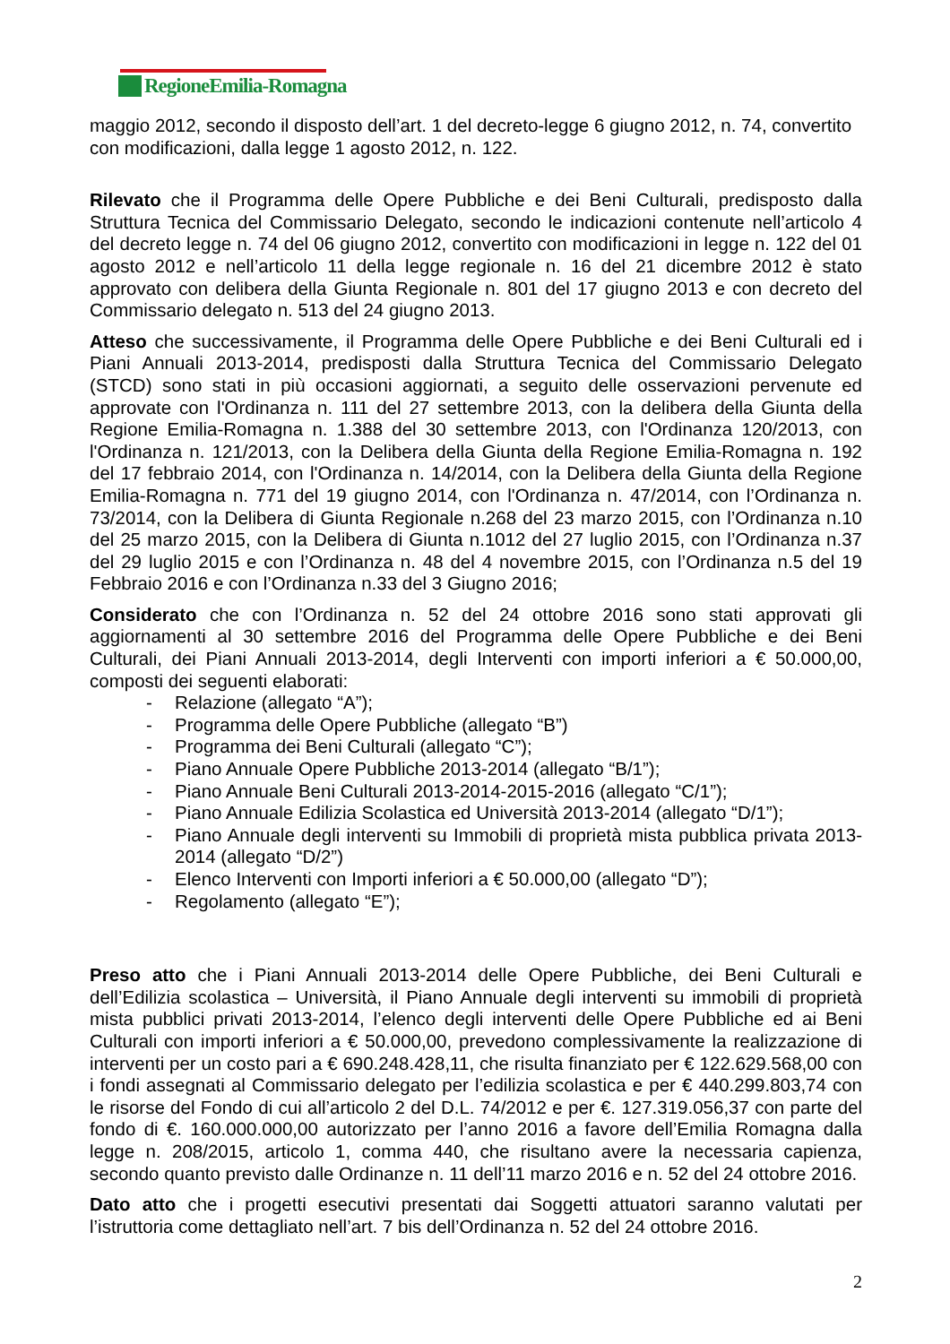RegioneEmilia-Romagna
maggio 2012, secondo il disposto dell’art. 1 del decreto-legge 6 giugno 2012, n. 74, convertito con modificazioni, dalla legge 1 agosto 2012, n. 122.
Rilevato che il Programma delle Opere Pubbliche e dei Beni Culturali, predisposto dalla Struttura Tecnica del Commissario Delegato, secondo le indicazioni contenute nell’articolo 4 del decreto legge n. 74 del 06 giugno 2012, convertito con modificazioni in legge n. 122 del 01 agosto 2012 e nell’articolo 11 della legge regionale n. 16 del 21 dicembre 2012 è stato approvato con delibera della Giunta Regionale n. 801 del 17 giugno 2013 e con decreto del Commissario delegato n. 513 del 24 giugno 2013.
Atteso che successivamente, il Programma delle Opere Pubbliche e dei Beni Culturali ed i Piani Annuali 2013-2014, predisposti dalla Struttura Tecnica del Commissario Delegato (STCD) sono stati in più occasioni aggiornati, a seguito delle osservazioni pervenute ed approvate con l'Ordinanza n. 111 del 27 settembre 2013, con la delibera della Giunta della Regione Emilia-Romagna n. 1.388 del 30 settembre 2013, con l'Ordinanza 120/2013, con l'Ordinanza n. 121/2013, con la Delibera della Giunta della Regione Emilia-Romagna n. 192 del 17 febbraio 2014, con l'Ordinanza n. 14/2014, con la Delibera della Giunta della Regione Emilia-Romagna n. 771 del 19 giugno 2014, con l'Ordinanza n. 47/2014, con l’Ordinanza n. 73/2014, con la Delibera di Giunta Regionale n.268 del 23 marzo 2015, con l’Ordinanza n.10 del 25 marzo 2015, con la Delibera di Giunta n.1012 del 27 luglio 2015, con l’Ordinanza n.37 del 29 luglio 2015 e con l’Ordinanza n. 48 del 4 novembre 2015, con l’Ordinanza n.5 del 19 Febbraio 2016 e con l’Ordinanza n.33 del 3 Giugno 2016;
Considerato che con l’Ordinanza n. 52 del 24 ottobre 2016 sono stati approvati gli aggiornamenti al 30 settembre 2016 del Programma delle Opere Pubbliche e dei Beni Culturali, dei Piani Annuali 2013-2014, degli Interventi con importi inferiori a € 50.000,00, composti dei seguenti elaborati:
- Relazione (allegato “A”);
- Programma delle Opere Pubbliche (allegato “B”)
- Programma dei Beni Culturali (allegato “C”);
- Piano Annuale Opere Pubbliche 2013-2014 (allegato “B/1”);
- Piano Annuale Beni Culturali 2013-2014-2015-2016 (allegato “C/1”);
- Piano Annuale Edilizia Scolastica ed Università 2013-2014 (allegato “D/1”);
- Piano Annuale degli interventi su Immobili di proprietà mista pubblica privata 2013-2014 (allegato “D/2”)
- Elenco Interventi con Importi inferiori a € 50.000,00 (allegato “D”);
- Regolamento (allegato “E”);
Preso atto che i Piani Annuali 2013-2014 delle Opere Pubbliche, dei Beni Culturali e dell’Edilizia scolastica – Università, il Piano Annuale degli interventi su immobili di proprietà mista pubblici privati 2013-2014, l’elenco degli interventi delle Opere Pubbliche ed ai Beni Culturali con importi inferiori a € 50.000,00, prevedono complessivamente la realizzazione di interventi per un costo pari a € 690.248.428,11, che risulta finanziato per € 122.629.568,00 con i fondi assegnati al Commissario delegato per l’edilizia scolastica e per € 440.299.803,74 con le risorse del Fondo di cui all’articolo 2 del D.L. 74/2012 e per €. 127.319.056,37 con parte del fondo di €. 160.000.000,00 autorizzato per l’anno 2016 a favore dell’Emilia Romagna dalla legge n. 208/2015, articolo 1, comma 440, che risultano avere la necessaria capienza, secondo quanto previsto dalle Ordinanze n. 11 dell’11 marzo 2016 e n. 52 del 24 ottobre 2016.
Dato atto che i progetti esecutivi presentati dai Soggetti attuatori saranno valutati per l’istruttoria come dettagliato nell’art. 7 bis dell’Ordinanza n. 52 del 24 ottobre 2016.
2